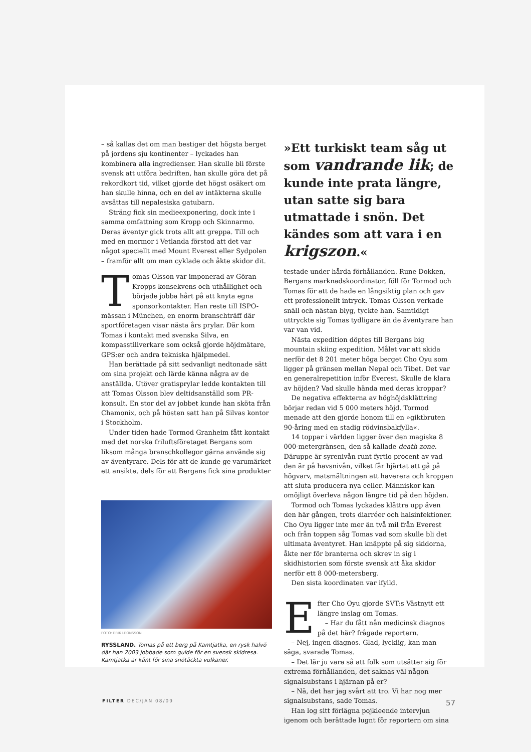– så kallas det om man bestiger det högsta berget på jordens sju kontinenter – lyckades han kombinera alla ingredienser. Han skulle bli förste svensk att utföra bedriften, han skulle göra det på rekordkort tid, vilket gjorde det högst osäkert om han skulle hinna, och en del av intäkterna skulle avsättas till nepalesiska gatubarn.
Sträng fick sin medieexponering, dock inte i samma omfattning som Kropp och Skinnarmo. Deras äventyr gick trots allt att greppa. Till och med en mormor i Vetlanda förstod att det var något speciellt med Mount Everest eller Sydpolen – framför allt om man cyklade och åkte skidor dit.
Tomas Olsson var imponerad av Göran Kropps konsekvens och uthållighet och började jobba hårt på att knyta egna sponsorkontakter. Han reste till ISPO-mässan i München, en enorm branschträff där sportföretagen visar nästa års prylar. Där kom Tomas i kontakt med svenska Silva, en kompasstillverkare som också gjorde höjdmätare, GPS:er och andra tekniska hjälpmedel.
Han berättade på sitt sedvanligt nedtonade sätt om sina projekt och lärde känna några av de anställda. Utöver gratisprylar ledde kontakten till att Tomas Olsson blev deltidsanställd som PR-konsult. En stor del av jobbet kunde han sköta från Chamonix, och på hösten satt han på Silvas kontor i Stockholm.
Under tiden hade Tormod Granheim fått kontakt med det norska friluftsföretaget Bergans som liksom många branschkollegor gärna använde sig av äventyrare. Dels för att de kunde ge varumärket ett ansikte, dels för att Bergans fick sina produkter
FOTO: ERIK LEONSSON
RYSSLAND. Tomas på ett berg på Kamtjatka, en rysk halvö där han 2003 jobbade som guide för en svensk skidresa. Kamtjatka är känt för sina snötäckta vulkaner.
»Ett turkiskt team såg ut som vandrande lik; de kunde inte prata längre, utan satte sig bara utmattade i snön. Det kändes som att vara i en krigszon.«
testade under hårda förhållanden. Rune Dokken, Bergans marknadskoordinator, föll för Tormod och Tomas för att de hade en långsiktig plan och gav ett professionellt intryck. Tomas Olsson verkade snäll och nästan blyg, tyckte han. Samtidigt uttryckte sig Tomas tydligare än de äventyrare han var van vid.
Nästa expedition döptes till Bergans big mountain skiing expedition. Målet var att skida nerför det 8 201 meter höga berget Cho Oyu som ligger på gränsen mellan Nepal och Tibet. Det var en generalrepetition inför Everest. Skulle de klara av höjden? Vad skulle hända med deras kroppar?
De negativa effekterna av höghöjdsklättring börjar redan vid 5 000 meters höjd. Tormod menade att den gjorde honom till en »giktbruten 90-åring med en stadig rödvinsbakfylla«.
14 toppar i världen ligger över den magiska 8 000-metergränsen, den så kallade death zone. Däruppe är syrenivån runt fyrtio procent av vad den är på havsnivån, vilket får hjärtat att gå på högvarv, matsmältningen att haverera och kroppen att sluta producera nya celler. Människor kan omöjligt överleva någon längre tid på den höjden.
Tormod och Tomas lyckades klättra upp även den här gången, trots diarréer och halsinfektioner. Cho Oyu ligger inte mer än två mil från Everest och från toppen såg Tomas vad som skulle bli det ultimata äventyret. Han knäppte på sig skidorna, åkte ner för branterna och skrev in sig i skidhistorien som förste svensk att åka skidor nerför ett 8 000-metersberg.
Den sista koordinaten var ifylld.
Efter Cho Oyu gjorde SVT:s Västnytt ett längre inslag om Tomas.
– Har du fått nån medicinsk diagnos på det här? frågade reportern.
– Nej, ingen diagnos. Glad, lycklig, kan man säga, svarade Tomas.
– Det lär ju vara så att folk som utsätter sig för extrema förhållanden, det saknas väl någon signalsubstans i hjärnan på er?
– Nä, det har jag svårt att tro. Vi har nog mer signalsubstans, sade Tomas.
Han log sitt förlägna pojkleende intervjun igenom och berättade lugnt för reportern om sina
FILTER DEC/JAN 08/09 57